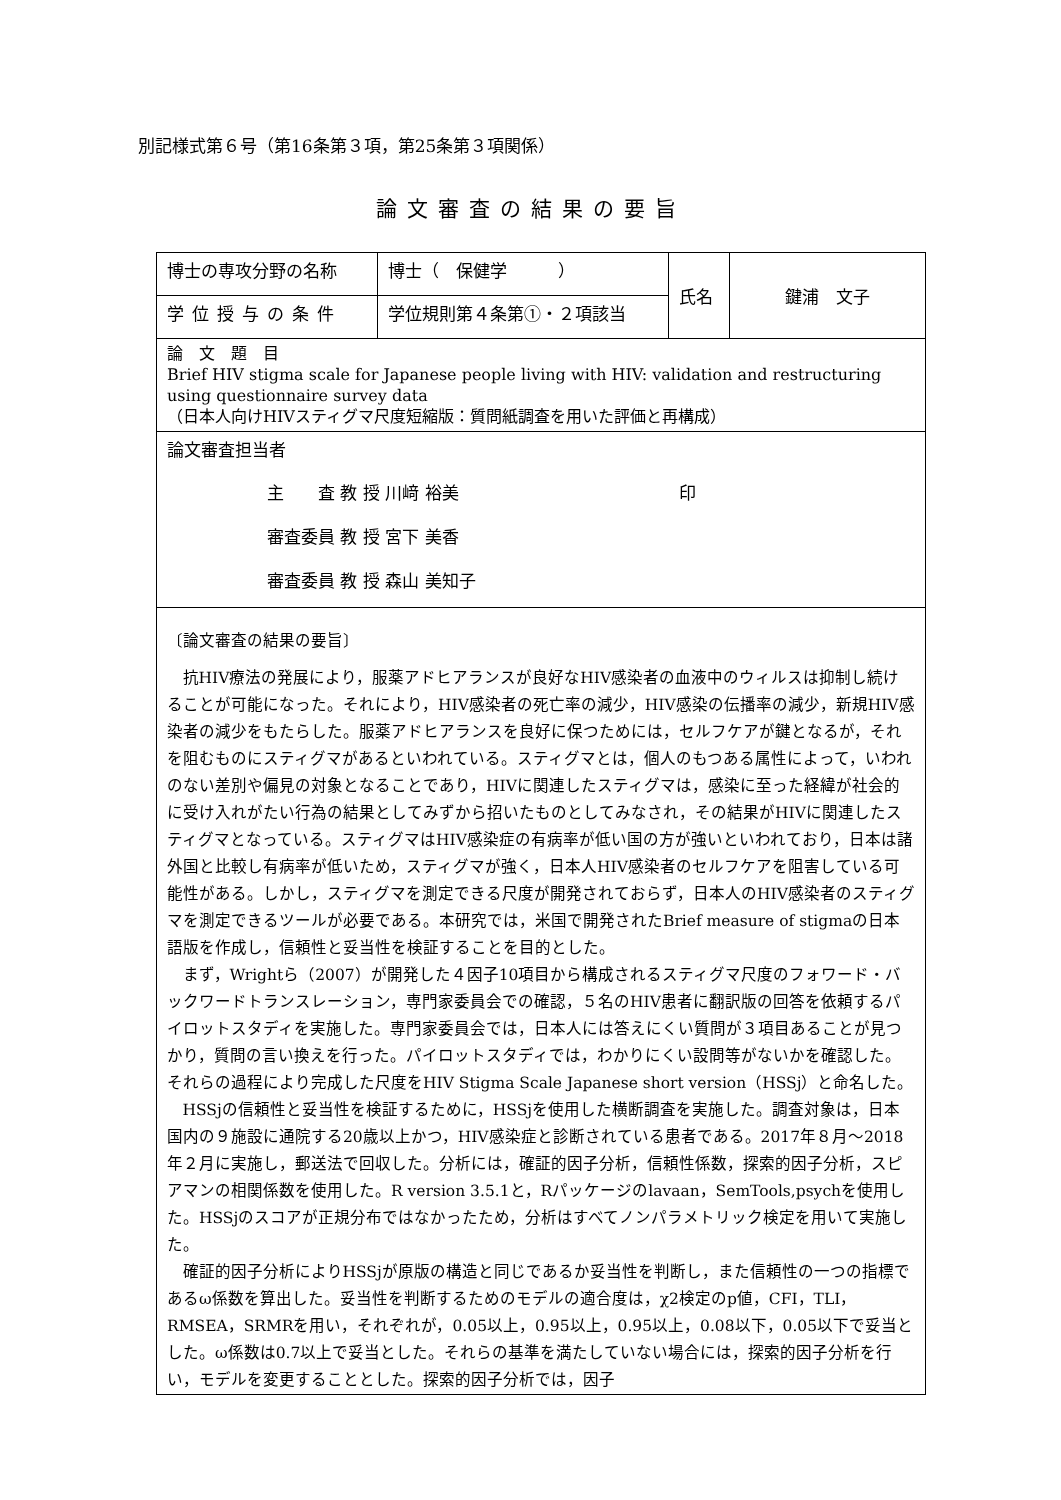別記様式第６号（第16条第３項，第25条第３項関係）
論文審査の結果の要旨
| 博士の専攻分野の名称 | 博士（ 保健学 ） | 氏名 | 鍵浦 文子 |
| 学位授与の条件 | 学位規則第４条第①・２項該当 | | |
| 論 文 題 目 Brief HIV stigma scale for Japanese people living with HIV: validation and restructuring using questionnaire survey data （日本人向けHIVスティグマ尺度短縮版：質問紙調査を用いた評価と再構成） | | | |
| 論文審査担当者 主 査 教 授 川﨑 裕美 印 審査委員 教 授 宮下 美香 審査委員 教 授 森山 美知子 | | | |
| 〔論文審査の結果の要旨〕 抗HIV療法の発展により，服薬アドヒアランスが良好なHIV感染者の血液中のウィルスは抑制し続けることが可能になった。それにより，HIV感染者の死亡率の減少，HIV感染の伝播率の減少，新規HIV感染者の減少をもたらした。服薬アドヒアランスを良好に保つためには，セルフケアが鍵となるが，それを阻むものにスティグマがあるといわれている。スティグマとは，個人のもつある属性によって，いわれのない差別や偏見の対象となることであり，HIVに関連したスティグマは，感染に至った経緯が社会的に受け入れがたい行為の結果としてみずから招いたものとしてみなされ，その結果がHIVに関連したスティグマとなっている。スティグマはHIV感染症の有病率が低い国の方が強いといわれており，日本は諸外国と比較し有病率が低いため，スティグマが強く，日本人HIV感染者のセルフケアを阻害している可能性がある。しかし，スティグマを測定できる尺度が開発されておらず，日本人のHIV感染者のスティグマを測定できるツールが必要である。本研究では，米国で開発されたBrief measure of stigmaの日本語版を作成し，信頼性と妥当性を検証することを目的とした。 まず，Wrightら（2007）が開発した４因子10項目から構成されるスティグマ尺度のフォワード・バックワードトランスレーション，専門家委員会での確認，５名のHIV患者に翻訳版の回答を依頼するパイロットスタディを実施した。専門家委員会では，日本人には答えにくい質問が３項目あることが見つかり，質問の言い換えを行った。パイロットスタディでは，わかりにくい設問等がないかを確認した。それらの過程により完成した尺度をHIV Stigma Scale Japanese short version（HSSj）と命名した。 HSSjの信頼性と妥当性を検証するために，HSSjを使用した横断調査を実施した。調査対象は，日本国内の９施設に通院する20歳以上かつ，HIV感染症と診断されている患者である。2017年８月～2018年２月に実施し，郵送法で回収した。分析には，確証的因子分析，信頼性係数，探索的因子分析，スピアマンの相関係数を使用した。R version 3.5.1と，Rパッケージのlavaan，SemTools,psychを使用した。HSSjのスコアが正規分布ではなかったため，分析はすべてノンパラメトリック検定を用いて実施した。 確証的因子分析によりHSSjが原版の構造と同じであるか妥当性を判断し，また信頼性の一つの指標であるω係数を算出した。妥当性を判断するためのモデルの適合度は，χ2検定のp値，CFI，TLI，RMSEA，SRMRを用い，それぞれが，0.05以上，0.95以上，0.95以上，0.08以下，0.05以下で妥当とした。ω係数は0.7以上で妥当とした。それらの基準を満たしていない場合には，探索的因子分析を行い，モデルを変更することとした。探索的因子分析では，因子 | | | |